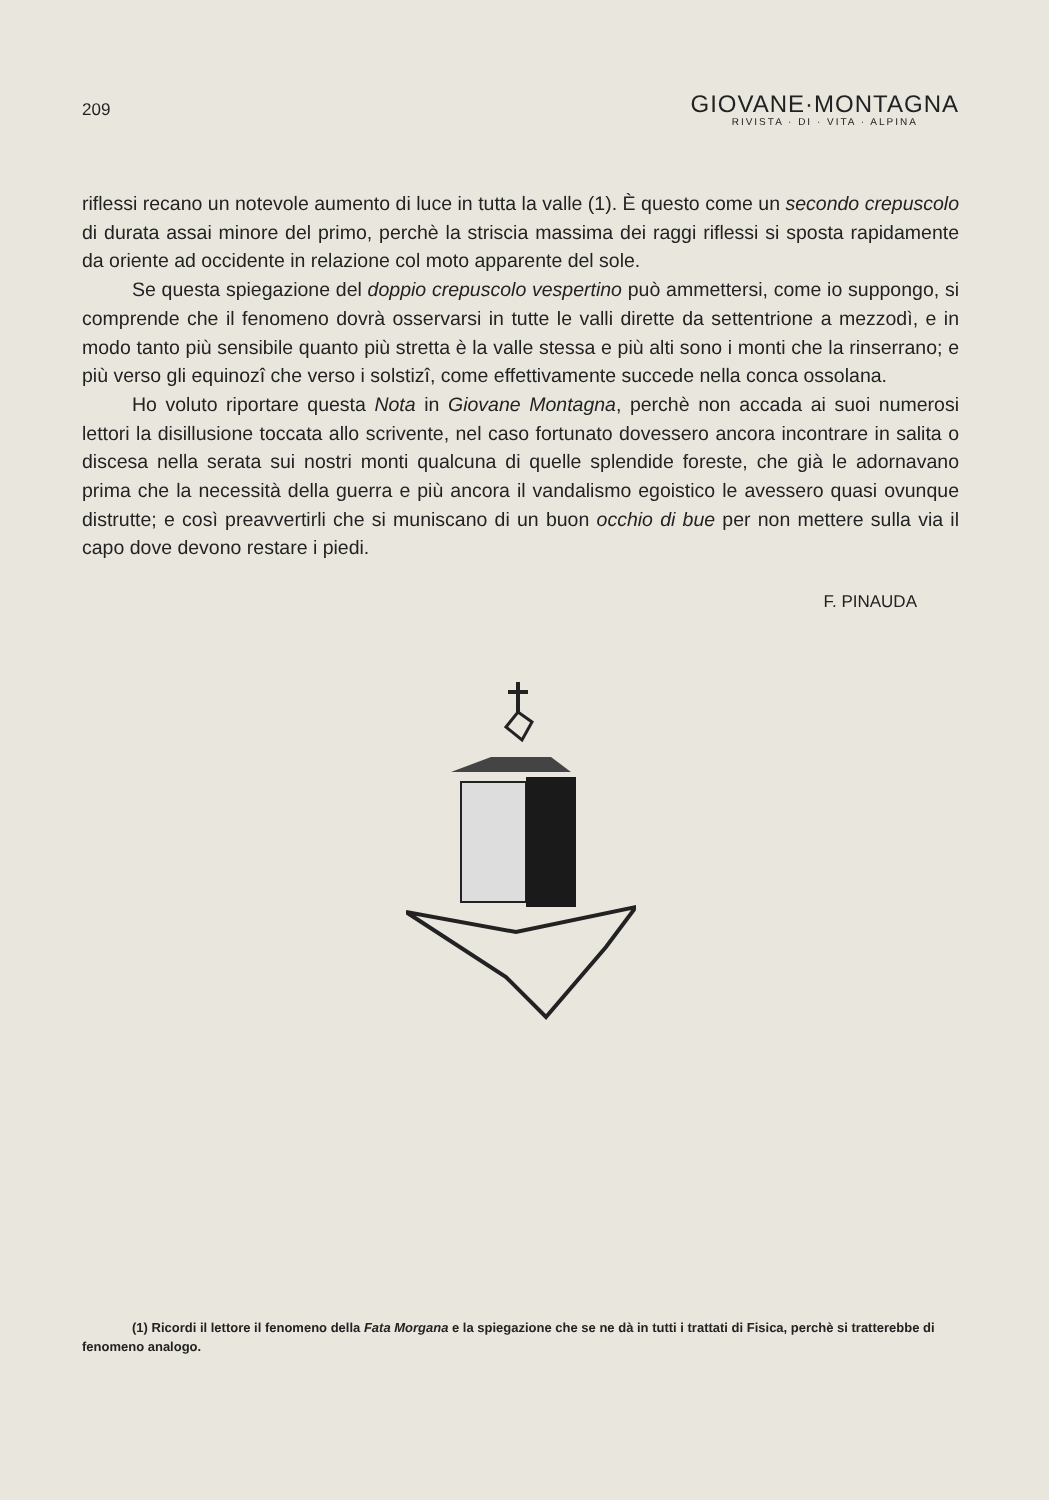209
GIOVANE·MONTAGNA
RIVISTA · DI · VITA · ALPINA
riflessi recano un notevole aumento di luce in tutta la valle (1). È questo come un secondo crepuscolo di durata assai minore del primo, perchè la striscia massima dei raggi riflessi si sposta rapidamente da oriente ad occidente in relazione col moto apparente del sole.
Se questa spiegazione del doppio crepuscolo vespertino può ammettersi, come io suppongo, si comprende che il fenomeno dovrà osservarsi in tutte le valli dirette da settentrione a mezzodì, e in modo tanto più sensibile quanto più stretta è la valle stessa e più alti sono i monti che la rinserrano; e più verso gli equinozî che verso i solstizî, come effettivamente succede nella conca ossolana.
Ho voluto riportare questa Nota in Giovane Montagna, perchè non accada ai suoi numerosi lettori la disillusione toccata allo scrivente, nel caso fortunato dovessero ancora incontrare in salita o discesa nella serata sui nostri monti qualcuna di quelle splendide foreste, che già le adornavano prima che la necessità della guerra e più ancora il vandalismo egoistico le avessero quasi ovunque distrutte; e così preavvertirli che si muniscano di un buon occhio di bue per non mettere sulla via il capo dove devono restare i piedi.
F. PINAUDA
(1) Ricordi il lettore il fenomeno della Fata Morgana e la spiegazione che se ne dà in tutti i trattati di Fisica, perchè si tratterebbe di fenomeno analogo.